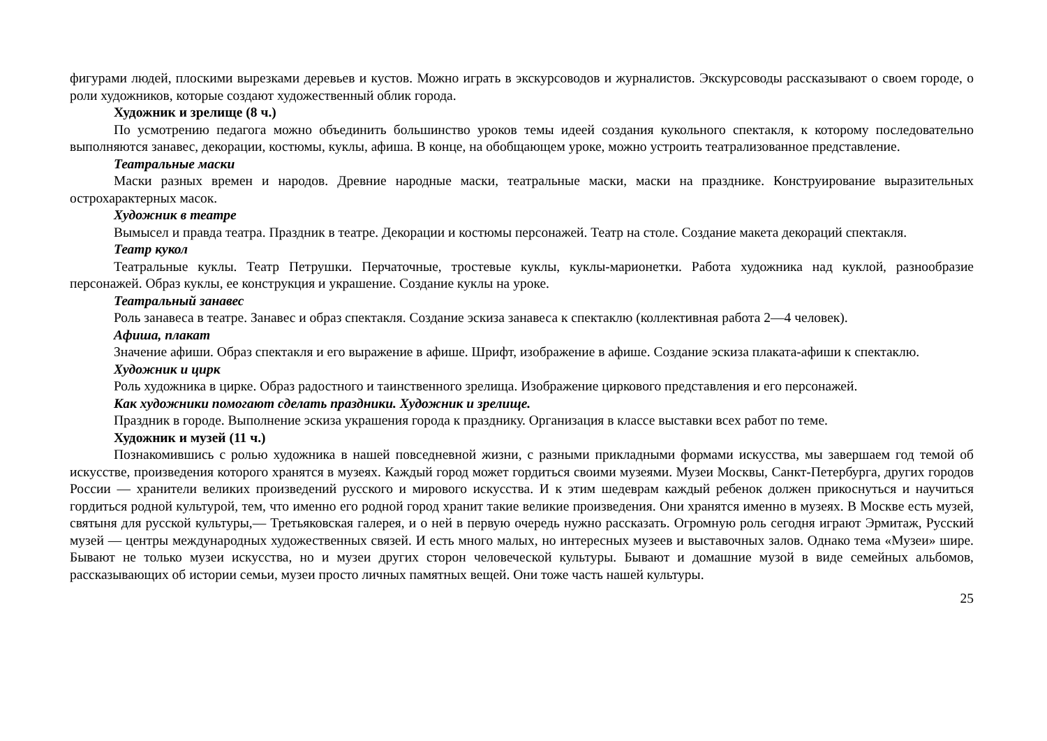фигурами людей, плоскими вырезками деревьев и кустов. Можно играть в экскурсоводов и журналистов. Экскурсоводы рассказывают о своем городе, о роли художников, которые создают художественный облик города.
Художник и зрелище (8 ч.)
По усмотрению педагога можно объединить большинство уроков темы идеей создания кукольного спектакля, к которому последовательно выполняются занавес, декорации, костюмы, куклы, афиша. В конце, на обобщающем уроке, можно устроить театрализованное представление.
Театральные маски
Маски разных времен и народов. Древние народные маски, театральные маски, маски на празднике. Конструирование выразительных острохарактерных масок.
Художник в театре
Вымысел и правда театра. Праздник в театре. Декорации и костюмы персонажей. Театр на столе. Создание макета декораций спектакля.
Театр кукол
Театральные куклы. Театр Петрушки. Перчаточные, тростевые куклы, куклы-марионетки. Работа художника над куклой, разнообразие персонажей. Образ куклы, ее конструкция и украшение. Создание куклы на уроке.
Театральный занавес
Роль занавеса в театре. Занавес и образ спектакля. Создание эскиза занавеса к спектаклю (коллективная работа 2—4 человек).
Афиша, плакат
Значение афиши. Образ спектакля и его выражение в афише. Шрифт, изображение в афише. Создание эскиза плаката-афиши к спектаклю.
Художник и цирк
Роль художника в цирке. Образ радостного и таинственного зрелища. Изображение циркового представления и его персонажей.
Как художники помогают сделать праздники. Художник и зрелище.
Праздник в городе. Выполнение эскиза украшения города к празднику. Организация в классе выставки всех работ по теме.
Художник и музей (11 ч.)
Познакомившись с ролью художника в нашей повседневной жизни, с разными прикладными формами искусства, мы завершаем год темой об искусстве, произведения которого хранятся в музеях. Каждый город может гордиться своими музеями. Музеи Москвы, Санкт-Петербурга, других городов России — хранители великих произведений русского и мирового искусства. И к этим шедеврам каждый ребенок должен прикоснуться и научиться гордиться родной культурой, тем, что именно его родной город хранит такие великие произведения. Они хранятся именно в музеях. В Москве есть музей, святыня для русской культуры,— Третьяковская галерея, и о ней в первую очередь нужно рассказать. Огромную роль сегодня играют Эрмитаж, Русский музей — центры международных художественных связей. И есть много малых, но интересных музеев и выставочных залов. Однако тема «Музеи» шире. Бывают не только музеи искусства, но и музеи других сторон человеческой культуры. Бывают и домашние музой в виде семейных альбомов, рассказывающих об истории семьи, музеи просто личных памятных вещей. Они тоже часть нашей культуры.
25